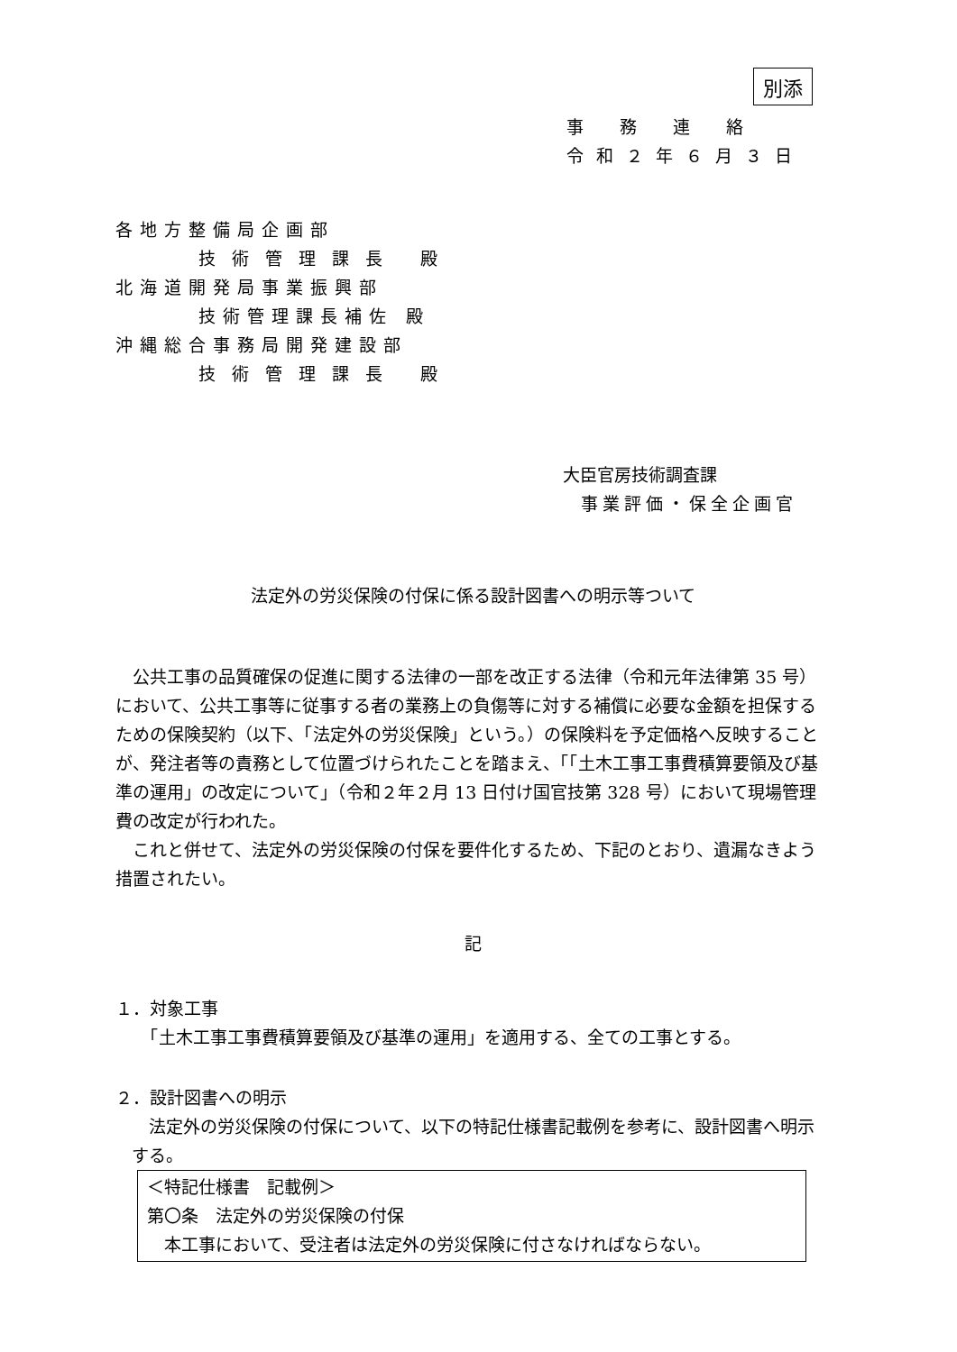別添
事務連絡
令和２年６月３日
各地方整備局企画部
技術管理課長 殿
北海道開発局事業振興部
技術管理課長補佐 殿
沖縄総合事務局開発建設部
技術管理課長 殿
大臣官房技術調査課
事業評価・保全企画官
法定外の労災保険の付保に係る設計図書への明示等ついて
　公共工事の品質確保の促進に関する法律の一部を改正する法律（令和元年法律第 35 号）において、公共工事等に従事する者の業務上の負傷等に対する補償に必要な金額を担保するための保険契約（以下、「法定外の労災保険」という。）の保険料を予定価格へ反映することが、発注者等の責務として位置づけられたことを踏まえ、「「土木工事工事費積算要領及び基準の運用」の改定について」（令和２年２月 13 日付け国官技第 328 号）において現場管理費の改定が行われた。
　これと併せて、法定外の労災保険の付保を要件化するため、下記のとおり、遺漏なきよう措置されたい。
記
１．対象工事
　　「土木工事工事費積算要領及び基準の運用」を適用する、全ての工事とする。
２．設計図書への明示
　法定外の労災保険の付保について、以下の特記仕様書記載例を参考に、設計図書へ明示する。
＜特記仕様書　記載例＞
第〇条　法定外の労災保険の付保
　本工事において、受注者は法定外の労災保険に付さなければならない。